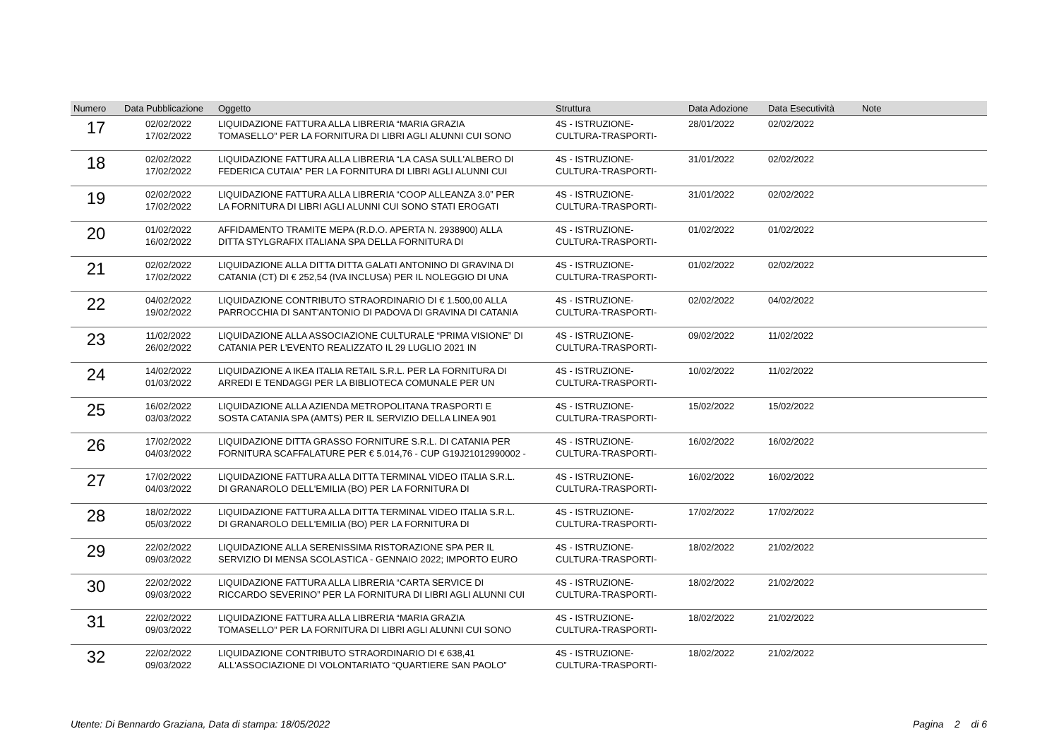| Numero | Data Pubblicazione | Oggetto | Struttura | Data Adozione | Data Esecutività | Note |
| --- | --- | --- | --- | --- | --- | --- |
| 17 | 02/02/2022 17/02/2022 | LIQUIDAZIONE FATTURA ALLA LIBRERIA “MARIA GRAZIA TOMASELLO” PER LA FORNITURA DI LIBRI AGLI ALUNNI CUI SONO | 4S - ISTRUZIONE- CULTURA-TRASPORTI- | 28/01/2022 | 02/02/2022 | |
| 18 | 02/02/2022 17/02/2022 | LIQUIDAZIONE FATTURA ALLA LIBRERIA “LA CASA SULL'ALBERO DI FEDERICA CUTAIA” PER LA FORNITURA DI LIBRI AGLI ALUNNI CUI | 4S - ISTRUZIONE- CULTURA-TRASPORTI- | 31/01/2022 | 02/02/2022 | |
| 19 | 02/02/2022 17/02/2022 | LIQUIDAZIONE FATTURA ALLA LIBRERIA “COOP ALLEANZA 3.0” PER LA FORNITURA DI LIBRI AGLI ALUNNI CUI SONO STATI EROGATI | 4S - ISTRUZIONE- CULTURA-TRASPORTI- | 31/01/2022 | 02/02/2022 | |
| 20 | 01/02/2022 16/02/2022 | AFFIDAMENTO TRAMITE MEPA (R.D.O. APERTA N. 2938900) ALLA DITTA STYLGRAFIX ITALIANA SPA DELLA FORNITURA DI | 4S - ISTRUZIONE- CULTURA-TRASPORTI- | 01/02/2022 | 01/02/2022 | |
| 21 | 02/02/2022 17/02/2022 | LIQUIDAZIONE ALLA DITTA DITTA GALATI ANTONINO DI GRAVINA DI CATANIA (CT) DI € 252,54 (IVA INCLUSA) PER IL NOLEGGIO DI UNA | 4S - ISTRUZIONE- CULTURA-TRASPORTI- | 01/02/2022 | 02/02/2022 | |
| 22 | 04/02/2022 19/02/2022 | LIQUIDAZIONE CONTRIBUTO STRAORDINARIO DI € 1.500,00 ALLA PARROCCHIA DI SANT'ANTONIO DI PADOVA DI GRAVINA DI CATANIA | 4S - ISTRUZIONE- CULTURA-TRASPORTI- | 02/02/2022 | 04/02/2022 | |
| 23 | 11/02/2022 26/02/2022 | LIQUIDAZIONE ALLA ASSOCIAZIONE CULTURALE “PRIMA VISIONE” DI CATANIA PER L'EVENTO REALIZZATO IL 29 LUGLIO 2021 IN | 4S - ISTRUZIONE- CULTURA-TRASPORTI- | 09/02/2022 | 11/02/2022 | |
| 24 | 14/02/2022 01/03/2022 | LIQUIDAZIONE A IKEA ITALIA RETAIL S.R.L. PER LA FORNITURA DI ARREDI E TENDAGGI PER LA BIBLIOTECA COMUNALE PER UN | 4S - ISTRUZIONE- CULTURA-TRASPORTI- | 10/02/2022 | 11/02/2022 | |
| 25 | 16/02/2022 03/03/2022 | LIQUIDAZIONE ALLA AZIENDA METROPOLITANA TRASPORTI E SOSTA CATANIA SPA (AMTS) PER IL SERVIZIO DELLA LINEA 901 | 4S - ISTRUZIONE- CULTURA-TRASPORTI- | 15/02/2022 | 15/02/2022 | |
| 26 | 17/02/2022 04/03/2022 | LIQUIDAZIONE DITTA GRASSO FORNITURE S.R.L. DI CATANIA PER FORNITURA SCAFFALATURE PER € 5.014,76 - CUP G19J21012990002 - | 4S - ISTRUZIONE- CULTURA-TRASPORTI- | 16/02/2022 | 16/02/2022 | |
| 27 | 17/02/2022 04/03/2022 | LIQUIDAZIONE FATTURA ALLA DITTA TERMINAL VIDEO ITALIA S.R.L. DI GRANAROLO DELL'EMILIA (BO) PER LA FORNITURA DI | 4S - ISTRUZIONE- CULTURA-TRASPORTI- | 16/02/2022 | 16/02/2022 | |
| 28 | 18/02/2022 05/03/2022 | LIQUIDAZIONE FATTURA ALLA DITTA TERMINAL VIDEO ITALIA S.R.L. DI GRANAROLO DELL'EMILIA (BO) PER LA FORNITURA DI | 4S - ISTRUZIONE- CULTURA-TRASPORTI- | 17/02/2022 | 17/02/2022 | |
| 29 | 22/02/2022 09/03/2022 | LIQUIDAZIONE ALLA SERENISSIMA RISTORAZIONE SPA PER IL SERVIZIO DI MENSA SCOLASTICA - GENNAIO 2022; IMPORTO EURO | 4S - ISTRUZIONE- CULTURA-TRASPORTI- | 18/02/2022 | 21/02/2022 | |
| 30 | 22/02/2022 09/03/2022 | LIQUIDAZIONE FATTURA ALLA LIBRERIA “CARTA SERVICE DI RICCARDO SEVERINO” PER LA FORNITURA DI LIBRI AGLI ALUNNI CUI | 4S - ISTRUZIONE- CULTURA-TRASPORTI- | 18/02/2022 | 21/02/2022 | |
| 31 | 22/02/2022 09/03/2022 | LIQUIDAZIONE FATTURA ALLA LIBRERIA “MARIA GRAZIA TOMASELLO” PER LA FORNITURA DI LIBRI AGLI ALUNNI CUI SONO | 4S - ISTRUZIONE- CULTURA-TRASPORTI- | 18/02/2022 | 21/02/2022 | |
| 32 | 22/02/2022 09/03/2022 | LIQUIDAZIONE CONTRIBUTO STRAORDINARIO DI € 638,41 ALL'ASSOCIAZIONE DI VOLONTARIATO “QUARTIERE SAN PAOLO” | 4S - ISTRUZIONE- CULTURA-TRASPORTI- | 18/02/2022 | 21/02/2022 | |
Utente: Di Bennardo Graziana, Data di stampa: 18/05/2022 Pagina 2 di 6